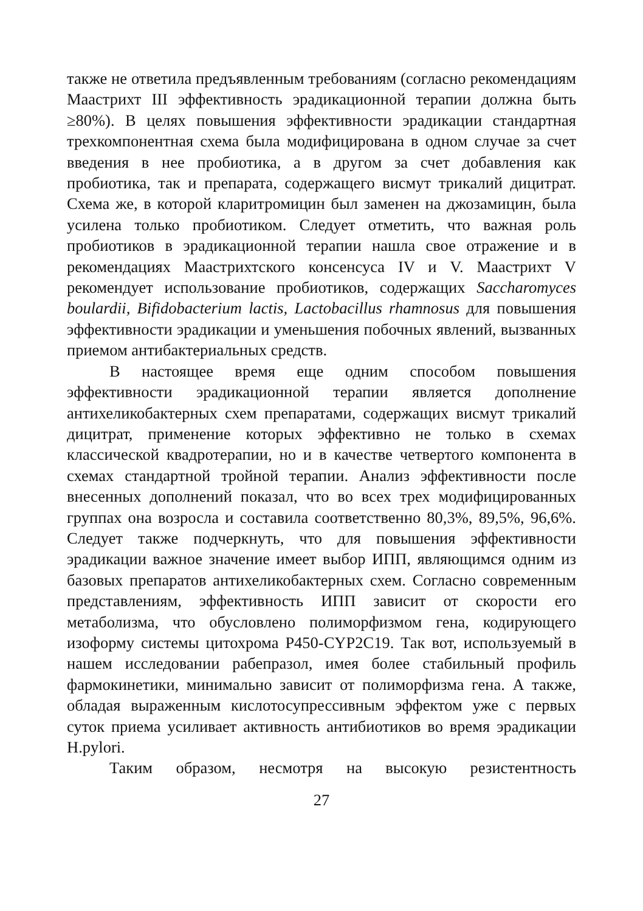также не ответила предъявленным требованиям (согласно рекомендациям Маастрихт III эффективность эрадикационной терапии должна быть ≥80%). В целях повышения эффективности эрадикации стандартная трехкомпонентная схема была модифицирована в одном случае за счет введения в нее пробиотика, а в другом за счет добавления как пробиотика, так и препарата, содержащего висмут трикалий дицитрат. Схема же, в которой кларитромицин был заменен на джозамицин, была усилена только пробиотиком. Следует отметить, что важная роль пробиотиков в эрадикационной терапии нашла свое отражение и в рекомендациях Маастрихтского консенсуса IV и V. Маастрихт V рекомендует использование пробиотиков, содержащих Saccharomyces boulardii, Bifidobacterium lactis, Lactobacillus rhamnosus для повышения эффективности эрадикации и уменьшения побочных явлений, вызванных приемом антибактериальных средств.
В настоящее время еще одним способом повышения эффективности эрадикационной терапии является дополнение антихеликобактерных схем препаратами, содержащих висмут трикалий дицитрат, применение которых эффективно не только в схемах классической квадротерапии, но и в качестве четвертого компонента в схемах стандартной тройной терапии. Анализ эффективности после внесенных дополнений показал, что во всех трех модифицированных группах она возросла и составила соответственно 80,3%, 89,5%, 96,6%. Следует также подчеркнуть, что для повышения эффективности эрадикации важное значение имеет выбор ИПП, являющимся одним из базовых препаратов антихеликобактерных схем. Согласно современным представлениям, эффективность ИПП зависит от скорости его метаболизма, что обусловлено полиморфизмом гена, кодирующего изоформу системы цитохрома P450-CYP2C19. Так вот, используемый в нашем исследовании рабепразол, имея более стабильный профиль фармокинетики, минимально зависит от полиморфизма гена. А также, обладая выраженным кислотосупрессивным эффектом уже с первых суток приема усиливает активность антибиотиков во время эрадикации H.pylori.
Таким образом, несмотря на высокую резистентность
27